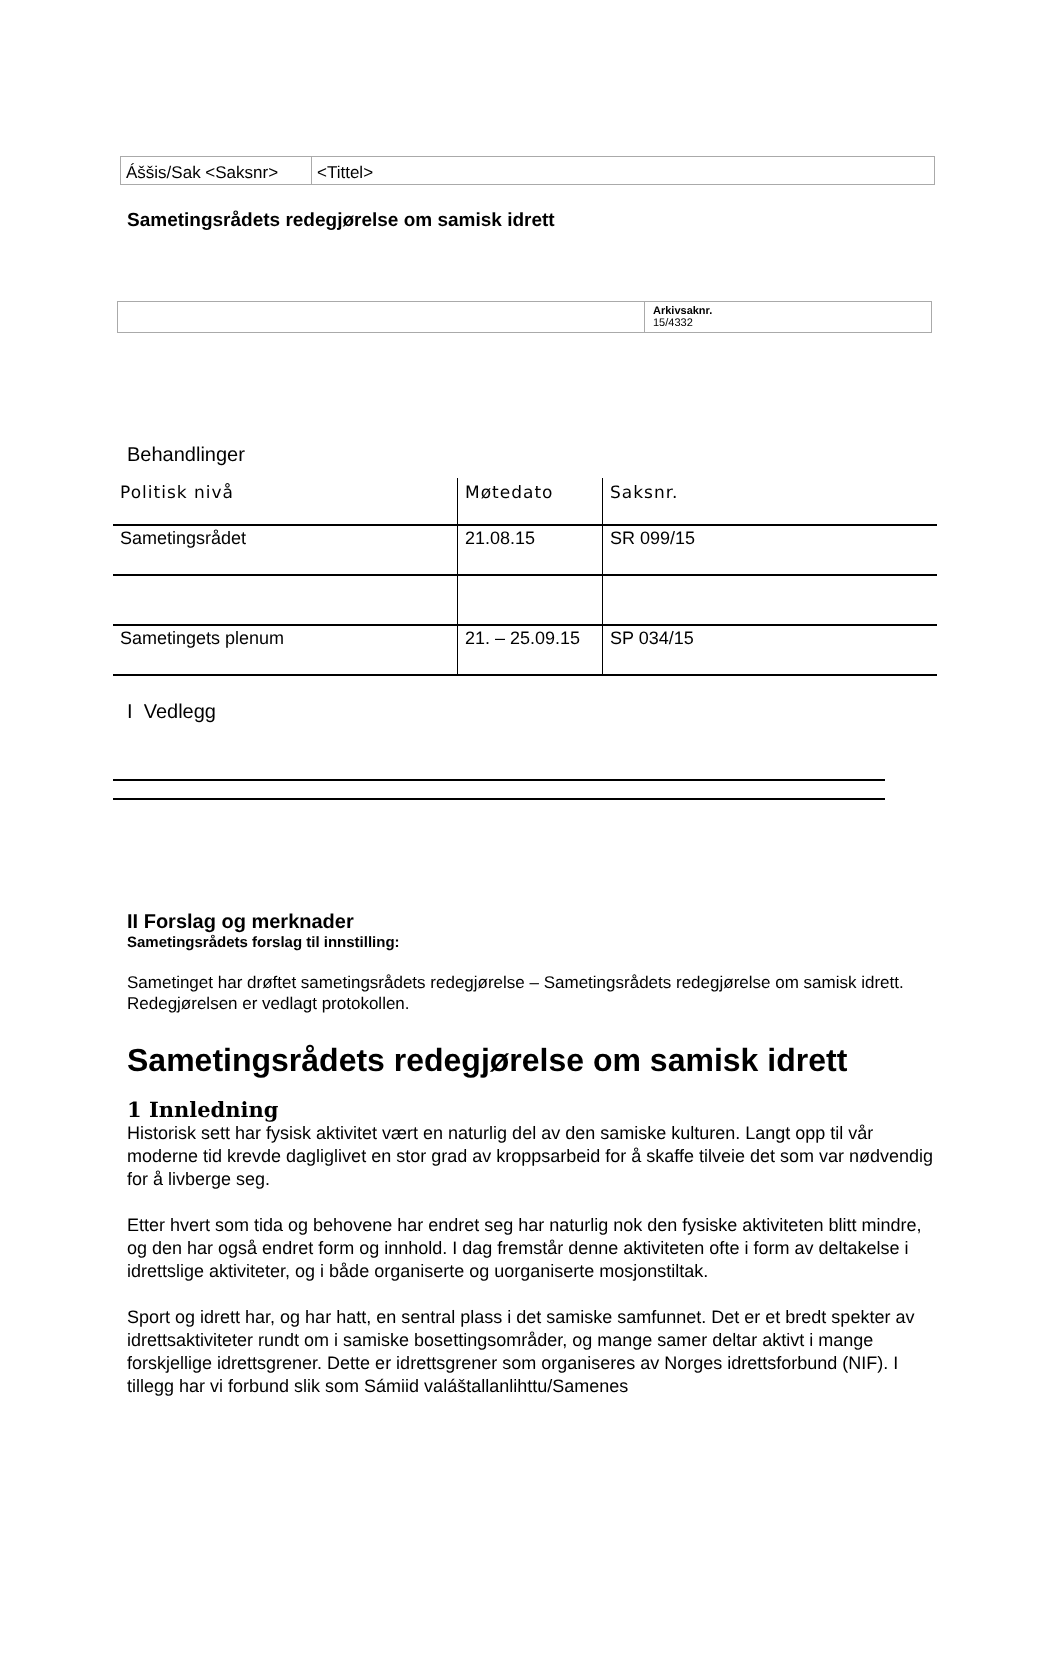| Áššis/Sak <Saksnr> | <Tittel> |
Sametingsrådets redegjørelse om samisk idrett
| | Arkivsaknr. 15/4332 |
Behandlinger
| Politisk nivå | Møtedato | Saksnr. |
| --- | --- | --- |
| Sametingsrådet | 21.08.15 | SR 099/15 |
| Sametingets plenum | 21. – 25.09.15 | SP 034/15 |
I Vedlegg
II Forslag og merknader
Sametingsrådets forslag til innstilling:
Sametinget har drøftet sametingsrådets redegjørelse – Sametingsrådets redegjørelse om samisk idrett. Redegjørelsen er vedlagt protokollen.
Sametingsrådets redegjørelse om samisk idrett
1 Innledning
Historisk sett har fysisk aktivitet vært en naturlig del av den samiske kulturen. Langt opp til vår moderne tid krevde dagliglivet en stor grad av kroppsarbeid for å skaffe tilveie det som var nødvendig for å livberge seg.
Etter hvert som tida og behovene har endret seg har naturlig nok den fysiske aktiviteten blitt mindre, og den har også endret form og innhold. I dag fremstår denne aktiviteten ofte i form av deltakelse i idrettslige aktiviteter, og i både organiserte og uorganiserte mosjonstiltak.
Sport og idrett har, og har hatt, en sentral plass i det samiske samfunnet. Det er et bredt spekter av idrettsaktiviteter rundt om i samiske bosettingsområder, og mange samer deltar aktivt i mange forskjellige idrettsgrener. Dette er idrettsgrener som organiseres av Norges idrettsforbund (NIF). I tillegg har vi forbund slik som Sámiid valáštallanlihttu/Samenes